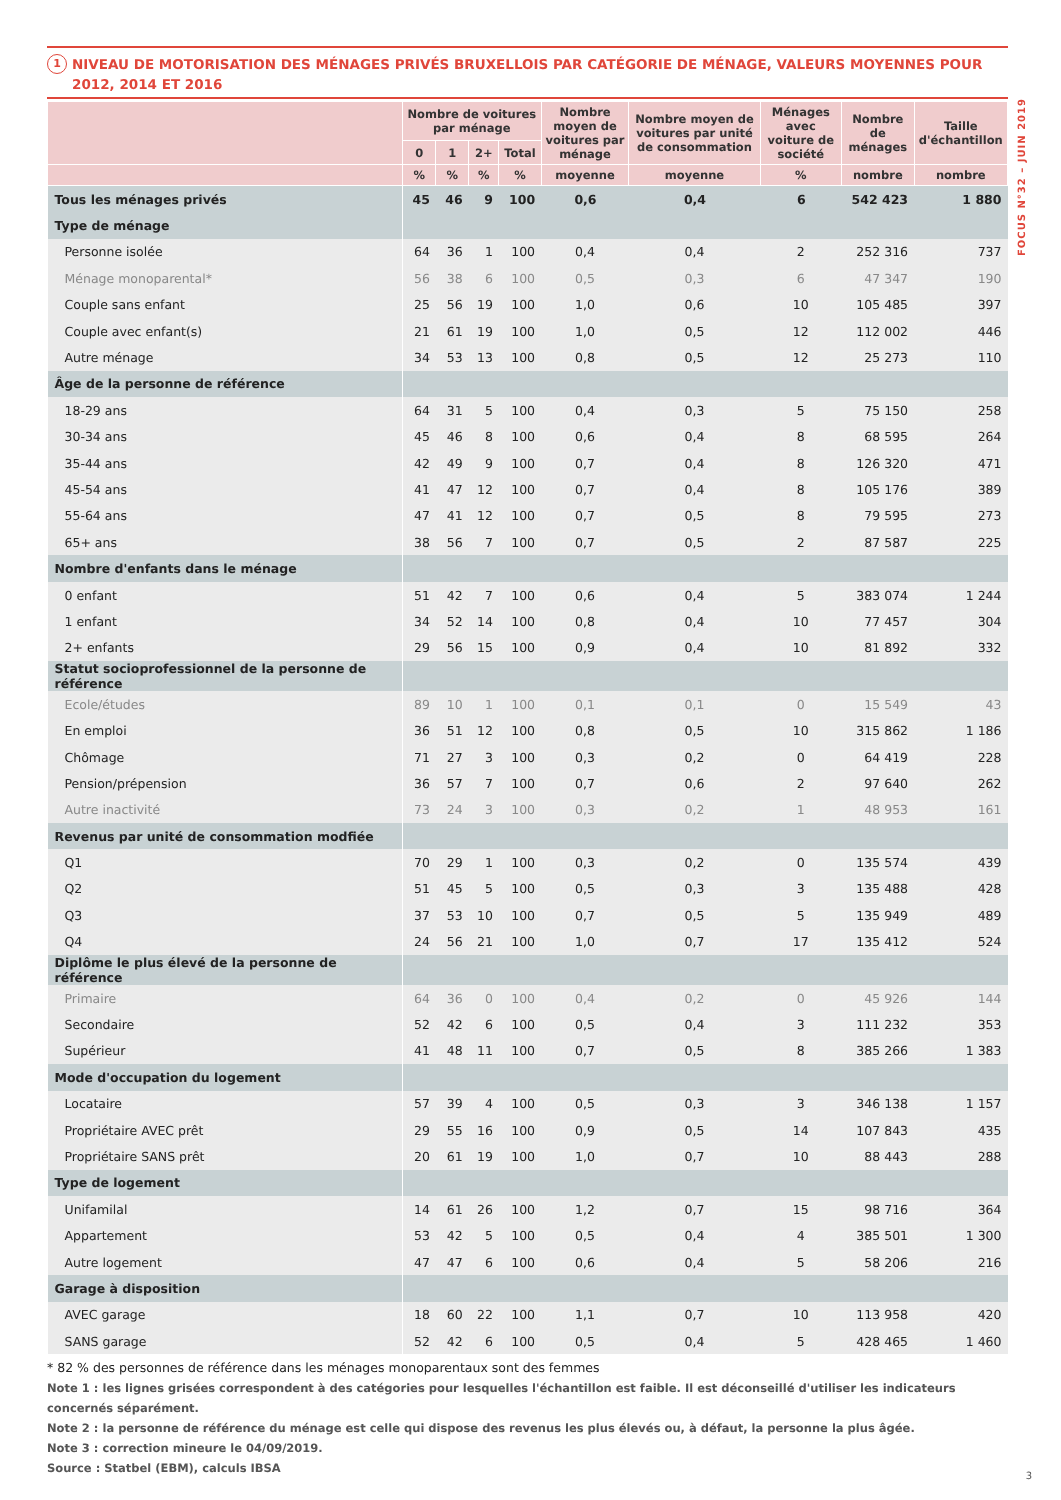FOCUS N°32 – JUIN 2019
1 NIVEAU DE MOTORISATION DES MÉNAGES PRIVÉS BRUXELLOIS PAR CATÉGORIE DE MÉNAGE, VALEURS MOYENNES POUR 2012, 2014 ET 2016
| | Nombre de voitures par ménage | | | | Nombre moyen de voitures par ménage | Nombre moyen de voitures par unité de consommation | Ménages avec voiture de société | Nombre de ménages | Taille d'échantillon |
| --- | --- | --- | --- | --- | --- | --- | --- | --- | --- |
| | 0 | 1 | 2+ | Total | | | | | |
| | % | % | % | % | moyenne | moyenne | % | nombre | nombre |
| Tous les ménages privés | 45 | 46 | 9 | 100 | 0,6 | 0,4 | 6 | 542 423 | 1 880 |
| Type de ménage | | | | | | | | | |
| Personne isolée | 64 | 36 | 1 | 100 | 0,4 | 0,4 | 2 | 252 316 | 737 |
| Ménage monoparental* | 56 | 38 | 6 | 100 | 0,5 | 0,3 | 6 | 47 347 | 190 |
| Couple sans enfant | 25 | 56 | 19 | 100 | 1,0 | 0,6 | 10 | 105 485 | 397 |
| Couple avec enfant(s) | 21 | 61 | 19 | 100 | 1,0 | 0,5 | 12 | 112 002 | 446 |
| Autre ménage | 34 | 53 | 13 | 100 | 0,8 | 0,5 | 12 | 25 273 | 110 |
| Âge de la personne de référence | | | | | | | | | |
| 18-29 ans | 64 | 31 | 5 | 100 | 0,4 | 0,3 | 5 | 75 150 | 258 |
| 30-34 ans | 45 | 46 | 8 | 100 | 0,6 | 0,4 | 8 | 68 595 | 264 |
| 35-44 ans | 42 | 49 | 9 | 100 | 0,7 | 0,4 | 8 | 126 320 | 471 |
| 45-54 ans | 41 | 47 | 12 | 100 | 0,7 | 0,4 | 8 | 105 176 | 389 |
| 55-64 ans | 47 | 41 | 12 | 100 | 0,7 | 0,5 | 8 | 79 595 | 273 |
| 65+ ans | 38 | 56 | 7 | 100 | 0,7 | 0,5 | 2 | 87 587 | 225 |
| Nombre d'enfants dans le ménage | | | | | | | | | |
| 0 enfant | 51 | 42 | 7 | 100 | 0,6 | 0,4 | 5 | 383 074 | 1 244 |
| 1 enfant | 34 | 52 | 14 | 100 | 0,8 | 0,4 | 10 | 77 457 | 304 |
| 2+ enfants | 29 | 56 | 15 | 100 | 0,9 | 0,4 | 10 | 81 892 | 332 |
| Statut socioprofessionnel de la personne de référence | | | | | | | | | |
| Ecole/études | 89 | 10 | 1 | 100 | 0,1 | 0,1 | 0 | 15 549 | 43 |
| En emploi | 36 | 51 | 12 | 100 | 0,8 | 0,5 | 10 | 315 862 | 1 186 |
| Chômage | 71 | 27 | 3 | 100 | 0,3 | 0,2 | 0 | 64 419 | 228 |
| Pension/prépension | 36 | 57 | 7 | 100 | 0,7 | 0,6 | 2 | 97 640 | 262 |
| Autre inactivité | 73 | 24 | 3 | 100 | 0,3 | 0,2 | 1 | 48 953 | 161 |
| Revenus par unité de consommation modfiée | | | | | | | | | |
| Q1 | 70 | 29 | 1 | 100 | 0,3 | 0,2 | 0 | 135 574 | 439 |
| Q2 | 51 | 45 | 5 | 100 | 0,5 | 0,3 | 3 | 135 488 | 428 |
| Q3 | 37 | 53 | 10 | 100 | 0,7 | 0,5 | 5 | 135 949 | 489 |
| Q4 | 24 | 56 | 21 | 100 | 1,0 | 0,7 | 17 | 135 412 | 524 |
| Diplôme le plus élevé de la personne de référence | | | | | | | | | |
| Primaire | 64 | 36 | 0 | 100 | 0,4 | 0,2 | 0 | 45 926 | 144 |
| Secondaire | 52 | 42 | 6 | 100 | 0,5 | 0,4 | 3 | 111 232 | 353 |
| Supérieur | 41 | 48 | 11 | 100 | 0,7 | 0,5 | 8 | 385 266 | 1 383 |
| Mode d'occupation du logement | | | | | | | | | |
| Locataire | 57 | 39 | 4 | 100 | 0,5 | 0,3 | 3 | 346 138 | 1 157 |
| Propriétaire AVEC prêt | 29 | 55 | 16 | 100 | 0,9 | 0,5 | 14 | 107 843 | 435 |
| Propriétaire SANS prêt | 20 | 61 | 19 | 100 | 1,0 | 0,7 | 10 | 88 443 | 288 |
| Type de logement | | | | | | | | | |
| Unifamilal | 14 | 61 | 26 | 100 | 1,2 | 0,7 | 15 | 98 716 | 364 |
| Appartement | 53 | 42 | 5 | 100 | 0,5 | 0,4 | 4 | 385 501 | 1 300 |
| Autre logement | 47 | 47 | 6 | 100 | 0,6 | 0,4 | 5 | 58 206 | 216 |
| Garage à disposition | | | | | | | | | |
| AVEC garage | 18 | 60 | 22 | 100 | 1,1 | 0,7 | 10 | 113 958 | 420 |
| SANS garage | 52 | 42 | 6 | 100 | 0,5 | 0,4 | 5 | 428 465 | 1 460 |
* 82 % des personnes de référence dans les ménages monoparentaux sont des femmes
Note 1 : les lignes grisées correspondent à des catégories pour lesquelles l'échantillon est faible. Il est déconseillé d'utiliser les indicateurs concernés séparément.
Note 2 : la personne de référence du ménage est celle qui dispose des revenus les plus élevés ou, à défaut, la personne la plus âgée.
Note 3 : correction mineure le 04/09/2019.
Source : Statbel (EBM), calculs IBSA
3